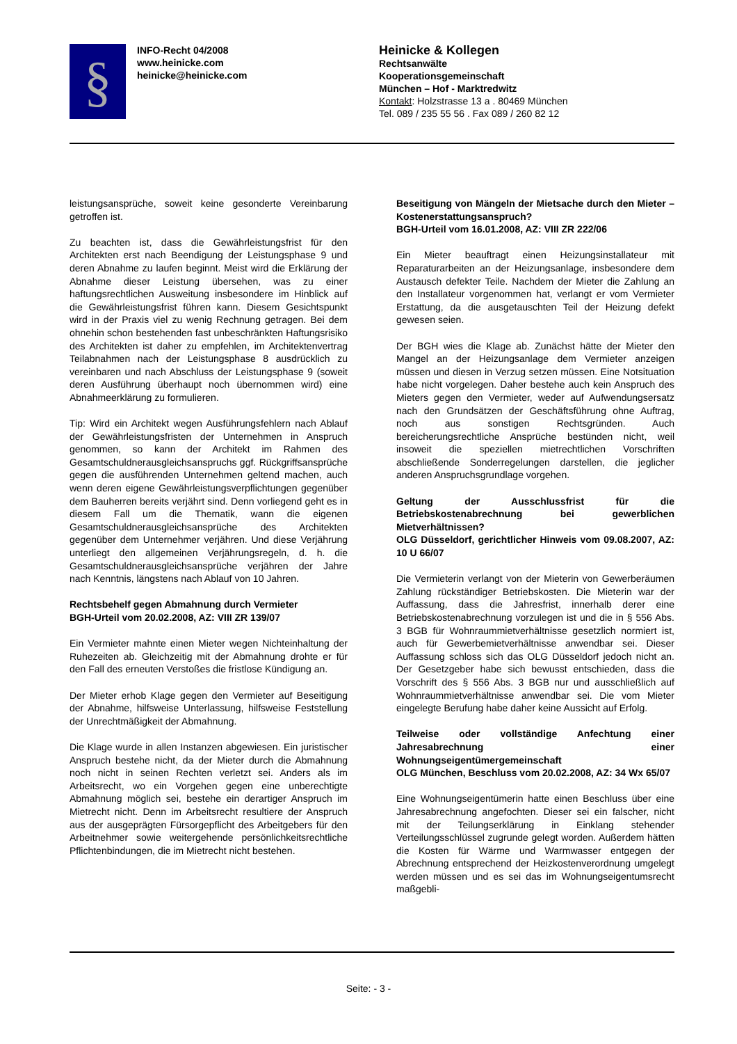§
INFO-Recht 04/2008
www.heinicke.com
heinicke@heinicke.com
Heinicke & Kollegen
Rechtsanwälte
Kooperationsgemeinschaft
München – Hof - Marktredwitz
Kontakt: Holzstrasse 13 a . 80469 München
Tel. 089 / 235 55 56 . Fax 089 / 260 82 12
leistungsansprüche, soweit keine gesonderte Vereinbarung getroffen ist.
Zu beachten ist, dass die Gewährleistungsfrist für den Architekten erst nach Beendigung der Leistungsphase 9 und deren Abnahme zu laufen beginnt. Meist wird die Erklärung der Abnahme dieser Leistung übersehen, was zu einer haftungsrechtlichen Ausweitung insbesondere im Hinblick auf die Gewährleistungsfrist führen kann. Diesem Gesichtspunkt wird in der Praxis viel zu wenig Rechnung getragen. Bei dem ohnehin schon bestehenden fast unbeschränkten Haftungsrisiko des Architekten ist daher zu empfehlen, im Architektenvertrag Teilabnahmen nach der Leistungsphase 8 ausdrücklich zu vereinbaren und nach Abschluss der Leistungsphase 9 (soweit deren Ausführung überhaupt noch übernommen wird) eine Abnahmeerklärung zu formulieren.
Tip: Wird ein Architekt wegen Ausführungsfehlern nach Ablauf der Gewährleistungsfristen der Unternehmen in Anspruch genommen, so kann der Architekt im Rahmen des Gesamtschuldnerausgleichsanspruchs ggf. Rückgriffsansprüche gegen die ausführenden Unternehmen geltend machen, auch wenn deren eigene Gewährleistungsverpflichtungen gegenüber dem Bauherren bereits verjährt sind. Denn vorliegend geht es in diesem Fall um die Thematik, wann die eigenen Gesamtschuldnerausgleichsansprüche des Architekten gegenüber dem Unternehmer verjähren. Und diese Verjährung unterliegt den allgemeinen Verjährungsregeln, d. h. die Gesamtschuldnerausgleichsansprüche verjähren der Jahre nach Kenntnis, längstens nach Ablauf von 10 Jahren.
Rechtsbehelf gegen Abmahnung durch Vermieter
BGH-Urteil vom 20.02.2008, AZ: VIII ZR 139/07
Ein Vermieter mahnte einen Mieter wegen Nichteinhaltung der Ruhezeiten ab. Gleichzeitig mit der Abmahnung drohte er für den Fall des erneuten Verstoßes die fristlose Kündigung an.
Der Mieter erhob Klage gegen den Vermieter auf Beseitigung der Abnahme, hilfsweise Unterlassung, hilfsweise Feststellung der Unrechtmäßigkeit der Abmahnung.
Die Klage wurde in allen Instanzen abgewiesen. Ein juristischer Anspruch bestehe nicht, da der Mieter durch die Abmahnung noch nicht in seinen Rechten verletzt sei. Anders als im Arbeitsrecht, wo ein Vorgehen gegen eine unberechtigte Abmahnung möglich sei, bestehe ein derartiger Anspruch im Mietrecht nicht. Denn im Arbeitsrecht resultiere der Anspruch aus der ausgeprägten Fürsorgepflicht des Arbeitgebers für den Arbeitnehmer sowie weitergehende persönlichkeitsrechtliche Pflichtenbindungen, die im Mietrecht nicht bestehen.
Beseitigung von Mängeln der Mietsache durch den Mieter – Kostenerstattungsanspruch?
BGH-Urteil vom 16.01.2008, AZ: VIII ZR 222/06
Ein Mieter beauftragt einen Heizungsinstallateur mit Reparaturarbeiten an der Heizungsanlage, insbesondere dem Austausch defekter Teile. Nachdem der Mieter die Zahlung an den Installateur vorgenommen hat, verlangt er vom Vermieter Erstattung, da die ausgetauschten Teil der Heizung defekt gewesen seien.
Der BGH wies die Klage ab. Zunächst hätte der Mieter den Mangel an der Heizungsanlage dem Vermieter anzeigen müssen und diesen in Verzug setzen müssen. Eine Notsituation habe nicht vorgelegen. Daher bestehe auch kein Anspruch des Mieters gegen den Vermieter, weder auf Aufwendungsersatz nach den Grundsätzen der Geschäftsführung ohne Auftrag, noch aus sonstigen Rechtsgründen. Auch bereicherungsrechtliche Ansprüche bestünden nicht, weil insoweit die speziellen mietrechtlichen Vorschriften abschließende Sonderregelungen darstellen, die jeglicher anderen Anspruchsgrundlage vorgehen.
Geltung der Ausschlussfrist für die Betriebskostenabrechnung bei gewerblichen Mietverhältnissen?
OLG Düsseldorf, gerichtlicher Hinweis vom 09.08.2007, AZ: 10 U 66/07
Die Vermieterin verlangt von der Mieterin von Gewerberäumen Zahlung rückständiger Betriebskosten. Die Mieterin war der Auffassung, dass die Jahresfrist, innerhalb derer eine Betriebskostenabrechnung vorzulegen ist und die in § 556 Abs. 3 BGB für Wohnraummietverhältnisse gesetzlich normiert ist, auch für Gewerbemietverhältnisse anwendbar sei. Dieser Auffassung schloss sich das OLG Düsseldorf jedoch nicht an. Der Gesetzgeber habe sich bewusst entschieden, dass die Vorschrift des § 556 Abs. 3 BGB nur und ausschließlich auf Wohnraummietverhältnisse anwendbar sei. Die vom Mieter eingelegte Berufung habe daher keine Aussicht auf Erfolg.
Teilweise oder vollständige Anfechtung einer Jahresabrechnung einer Wohnungseigentümergemeinschaft
OLG München, Beschluss vom 20.02.2008, AZ: 34 Wx 65/07
Eine Wohnungseigentümerin hatte einen Beschluss über eine Jahresabrechnung angefochten. Dieser sei ein falscher, nicht mit der Teilungserklärung in Einklang stehender Verteilungsschlüssel zugrunde gelegt worden. Außerdem hätten die Kosten für Wärme und Warmwasser entgegen der Abrechnung entsprechend der Heizkostenverordnung umgelegt werden müssen und es sei das im Wohnungseigentumsrecht maßgebli-
Seite: - 3 -